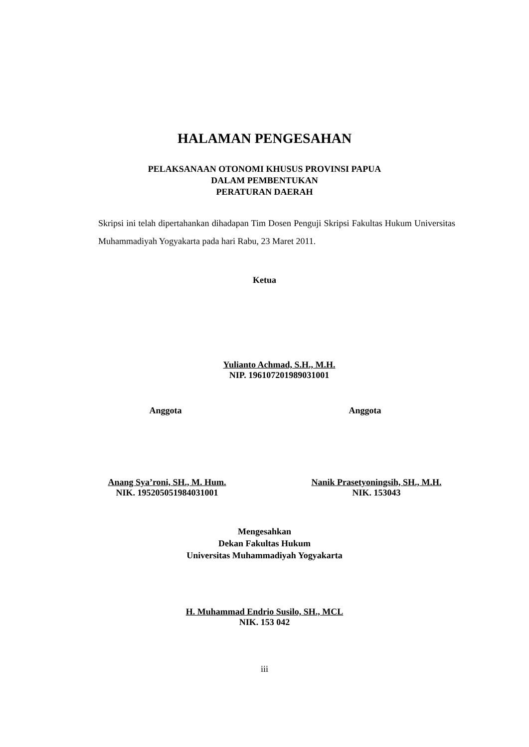HALAMAN PENGESAHAN
PELAKSANAAN OTONOMI KHUSUS PROVINSI PAPUA
DALAM PEMBENTUKAN
PERATURAN DAERAH
Skripsi ini telah dipertahankan dihadapan Tim Dosen Penguji Skripsi Fakultas Hukum Universitas Muhammadiyah Yogyakarta pada hari Rabu, 23 Maret 2011.
Ketua
Yulianto Achmad, S.H., M.H.
NIP. 196107201989031001
Anggota Anggota
Anang Sya’roni, SH., M. Hum.
NIK. 195205051984031001
Nanik Prasetyoningsih, SH., M.H.
NIK. 153043
Mengesahkan
Dekan Fakultas Hukum
Universitas Muhammadiyah Yogyakarta
H. Muhammad Endrio Susilo, SH., MCL
NIK. 153 042
iii